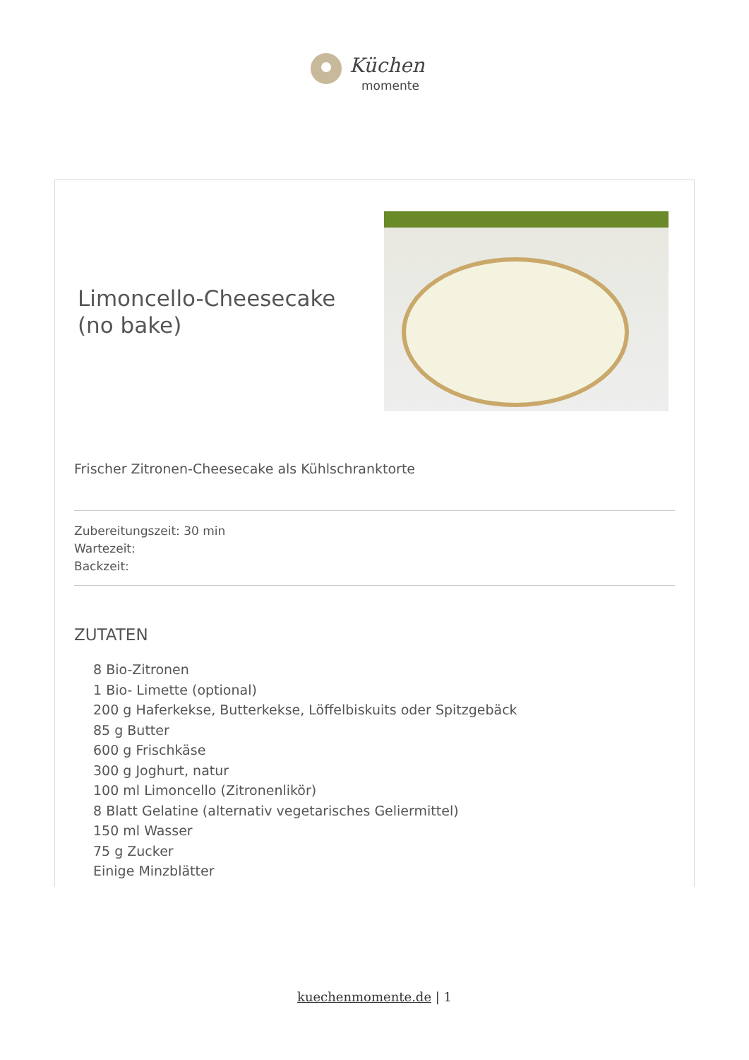Küchen
momente
Limoncello-Cheesecake (no bake)
Frischer Zitronen-Cheesecake als Kühlschranktorte
Zubereitungszeit: 30 min
Wartezeit:
Backzeit:
ZUTATEN
8 Bio-Zitronen
1 Bio- Limette (optional)
200 g Haferkekse, Butterkekse, Löffelbiskuits oder Spitzgebäck
85 g Butter
600 g Frischkäse
300 g Joghurt, natur
100 ml Limoncello (Zitronenlikör)
8 Blatt Gelatine (alternativ vegetarisches Geliermittel)
150 ml Wasser
75 g Zucker
Einige Minzblätter
kuechenmomente.de | 1